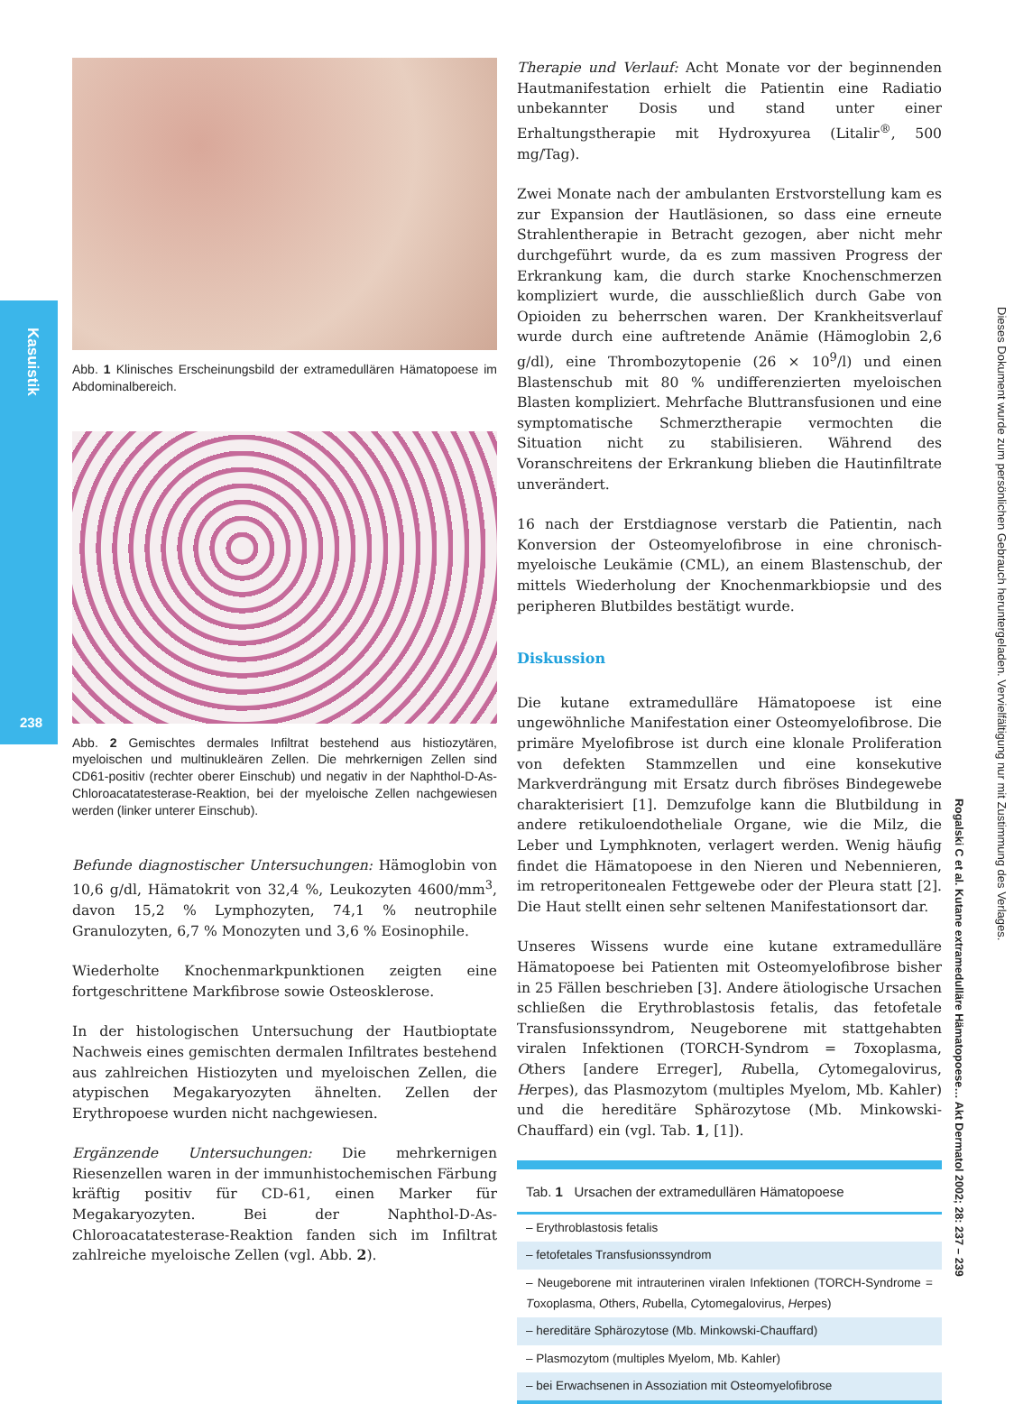Kasuistik
238
Abb. 1 Klinisches Erscheinungsbild der extramedullären Hämatopoese im Abdominalbereich.
Abb. 2 Gemischtes dermales Infiltrat bestehend aus histiozytären, myeloischen und multinukleären Zellen. Die mehrkernigen Zellen sind CD61-positiv (rechter oberer Einschub) und negativ in der Naphthol-D-As-Chloroacatatesterase-Reaktion, bei der myeloische Zellen nachgewiesen werden (linker unterer Einschub).
Befunde diagnostischer Untersuchungen: Hämoglobin von 10,6 g/dl, Hämatokrit von 32,4 %, Leukozyten 4600/mm<sup>3</sup>, davon 15,2 % Lymphozyten, 74,1 % neutrophile Granulozyten, 6,7 % Monozyten und 3,6 % Eosinophile.
Wiederholte Knochenmarkpunktionen zeigten eine fortgeschrittene Markfibrose sowie Osteosklerose.
In der histologischen Untersuchung der Hautbioptate Nachweis eines gemischten dermalen Infiltrates bestehend aus zahlreichen Histiozyten und myeloischen Zellen, die atypischen Megakaryozyten ähnelten. Zellen der Erythropoese wurden nicht nachgewiesen.
Ergänzende Untersuchungen: Die mehrkernigen Riesenzellen waren in der immunhistochemischen Färbung kräftig positiv für CD-61, einen Marker für Megakaryozyten. Bei der Naphthol-D-As-Chloroacatatesterase-Reaktion fanden sich im Infiltrat zahlreiche myeloische Zellen (vgl. Abb. 2).
Therapie und Verlauf: Acht Monate vor der beginnenden Hautmanifestation erhielt die Patientin eine Radiatio unbekannter Dosis und stand unter einer Erhaltungstherapie mit Hydroxyurea (Litalir<sup>®</sup>, 500 mg/Tag).
Zwei Monate nach der ambulanten Erstvorstellung kam es zur Expansion der Hautläsionen, so dass eine erneute Strahlentherapie in Betracht gezogen, aber nicht mehr durchgeführt wurde, da es zum massiven Progress der Erkrankung kam, die durch starke Knochenschmerzen kompliziert wurde, die ausschließlich durch Gabe von Opioiden zu beherrschen waren. Der Krankheitsverlauf wurde durch eine auftretende Anämie (Hämoglobin 2,6 g/dl), eine Thrombozytopenie (26 × 10<sup>9</sup>/l) und einen Blastenschub mit 80 % undifferenzierten myeloischen Blasten kompliziert. Mehrfache Bluttransfusionen und eine symptomatische Schmerztherapie vermochten die Situation nicht zu stabilisieren. Während des Voranschreitens der Erkrankung blieben die Hautinfiltrate unverändert.
16 nach der Erstdiagnose verstarb die Patientin, nach Konversion der Osteomyelofibrose in eine chronisch-myeloische Leukämie (CML), an einem Blastenschub, der mittels Wiederholung der Knochenmarkbiopsie und des peripheren Blutbildes bestätigt wurde.
Diskussion
Die kutane extramedulläre Hämatopoese ist eine ungewöhnliche Manifestation einer Osteomyelofibrose. Die primäre Myelofibrose ist durch eine klonale Proliferation von defekten Stammzellen und eine konsekutive Markverdrängung mit Ersatz durch fibröses Bindegewebe charakterisiert [1]. Demzufolge kann die Blutbildung in andere retikuloendotheliale Organe, wie die Milz, die Leber und Lymphknoten, verlagert werden. Wenig häufig findet die Hämatopoese in den Nieren und Nebennieren, im retroperitonealen Fettgewebe oder der Pleura statt [2]. Die Haut stellt einen sehr seltenen Manifestationsort dar.
Unseres Wissens wurde eine kutane extramedulläre Hämatopoese bei Patienten mit Osteomyelofibrose bisher in 25 Fällen beschrieben [3]. Andere ätiologische Ursachen schließen die Erythroblastosis fetalis, das fetofetale Transfusionssyndrom, Neugeborene mit stattgehabten viralen Infektionen (TORCH-Syndrom = Toxoplasma, Others [andere Erreger], Rubella, Cytomegalovirus, Herpes), das Plasmozytom (multiples Myelom, Mb. Kahler) und die hereditäre Sphärozytose (Mb. Minkowski-Chauffard) ein (vgl. Tab. 1, [1]).
| Tab. 1 Ursachen der extramedullären Hämatopoese |
| --- |
| – Erythroblastosis fetalis |
| – fetofetales Transfusionssyndrom |
| – Neugeborene mit intrauterinen viralen Infektionen (TORCH-Syndrome = T oxoplasma, O thers, R ubella, C ytomegalovirus, H erpes) |
| – hereditäre Sphärozytose (Mb. Minkowski-Chauffard) |
| – Plasmozytom (multiples Myelom, Mb. Kahler) |
| – bei Erwachsenen in Assoziation mit Osteomyelofibrose |
Rogalski C et al. Kutane extramedulläre Hämatopoese… Akt Dermatol 2002; 28: 237 – 239
Dieses Dokument wurde zum persönlichen Gebrauch heruntergeladen. Vervielfältigung nur mit Zustimmung des Verlages.